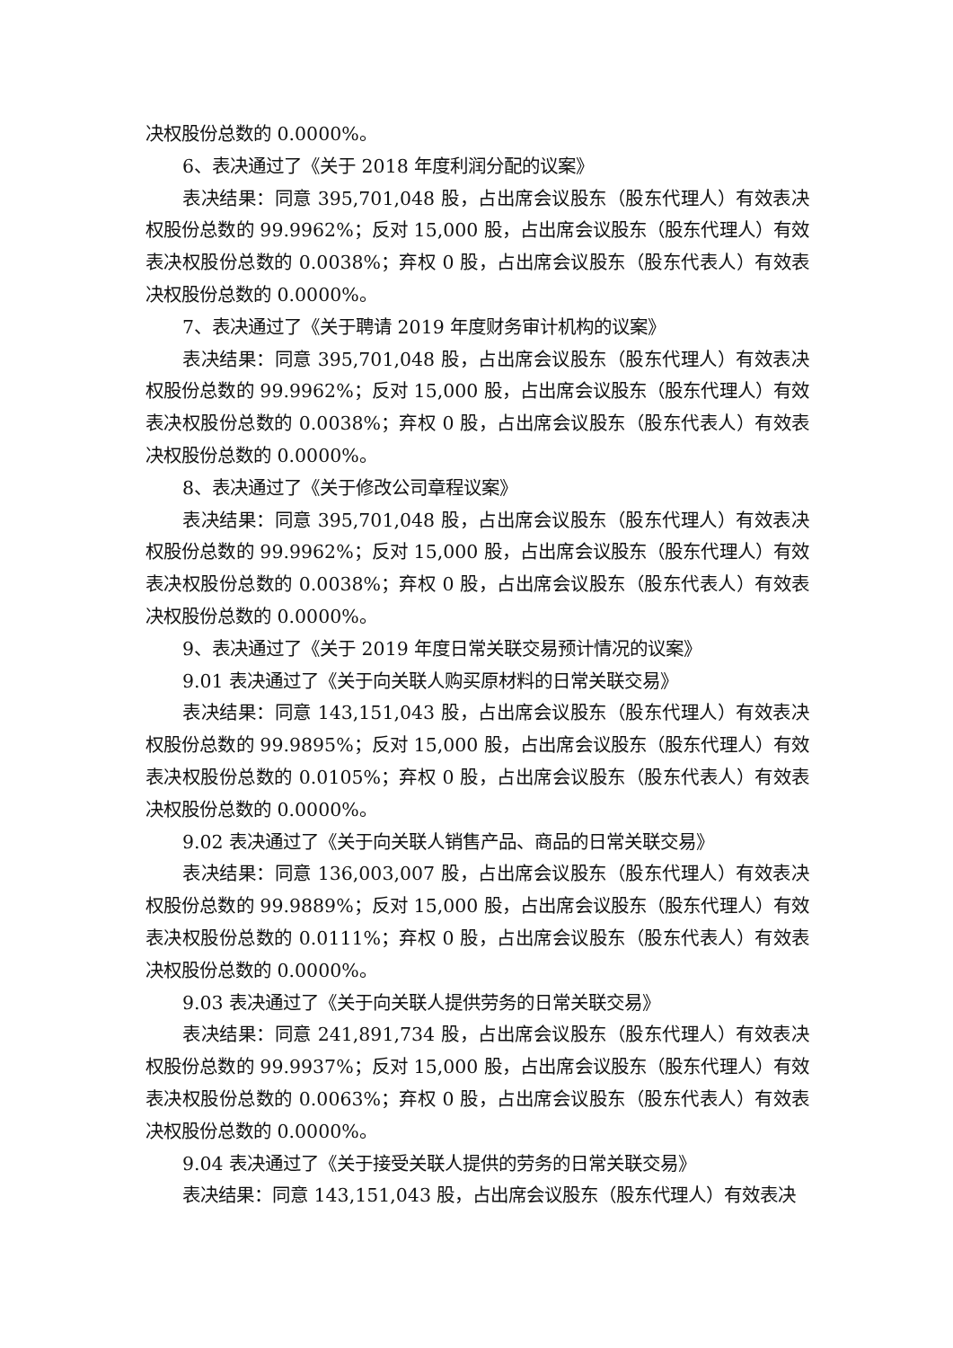决权股份总数的 0.0000%。
6、表决通过了《关于 2018 年度利润分配的议案》
表决结果：同意 395,701,048 股，占出席会议股东（股东代理人）有效表决权股份总数的 99.9962%；反对 15,000 股，占出席会议股东（股东代理人）有效表决权股份总数的 0.0038%；弃权 0 股，占出席会议股东（股东代表人）有效表决权股份总数的 0.0000%。
7、表决通过了《关于聘请 2019 年度财务审计机构的议案》
表决结果：同意 395,701,048 股，占出席会议股东（股东代理人）有效表决权股份总数的 99.9962%；反对 15,000 股，占出席会议股东（股东代理人）有效表决权股份总数的 0.0038%；弃权 0 股，占出席会议股东（股东代表人）有效表决权股份总数的 0.0000%。
8、表决通过了《关于修改公司章程议案》
表决结果：同意 395,701,048 股，占出席会议股东（股东代理人）有效表决权股份总数的 99.9962%；反对 15,000 股，占出席会议股东（股东代理人）有效表决权股份总数的 0.0038%；弃权 0 股，占出席会议股东（股东代表人）有效表决权股份总数的 0.0000%。
9、表决通过了《关于 2019 年度日常关联交易预计情况的议案》
9.01 表决通过了《关于向关联人购买原材料的日常关联交易》
表决结果：同意 143,151,043 股，占出席会议股东（股东代理人）有效表决权股份总数的 99.9895%；反对 15,000 股，占出席会议股东（股东代理人）有效表决权股份总数的 0.0105%；弃权 0 股，占出席会议股东（股东代表人）有效表决权股份总数的 0.0000%。
9.02 表决通过了《关于向关联人销售产品、商品的日常关联交易》
表决结果：同意 136,003,007 股，占出席会议股东（股东代理人）有效表决权股份总数的 99.9889%；反对 15,000 股，占出席会议股东（股东代理人）有效表决权股份总数的 0.0111%；弃权 0 股，占出席会议股东（股东代表人）有效表决权股份总数的 0.0000%。
9.03 表决通过了《关于向关联人提供劳务的日常关联交易》
表决结果：同意 241,891,734 股，占出席会议股东（股东代理人）有效表决权股份总数的 99.9937%；反对 15,000 股，占出席会议股东（股东代理人）有效表决权股份总数的 0.0063%；弃权 0 股，占出席会议股东（股东代表人）有效表决权股份总数的 0.0000%。
9.04 表决通过了《关于接受关联人提供的劳务的日常关联交易》
表决结果：同意 143,151,043 股，占出席会议股东（股东代理人）有效表决